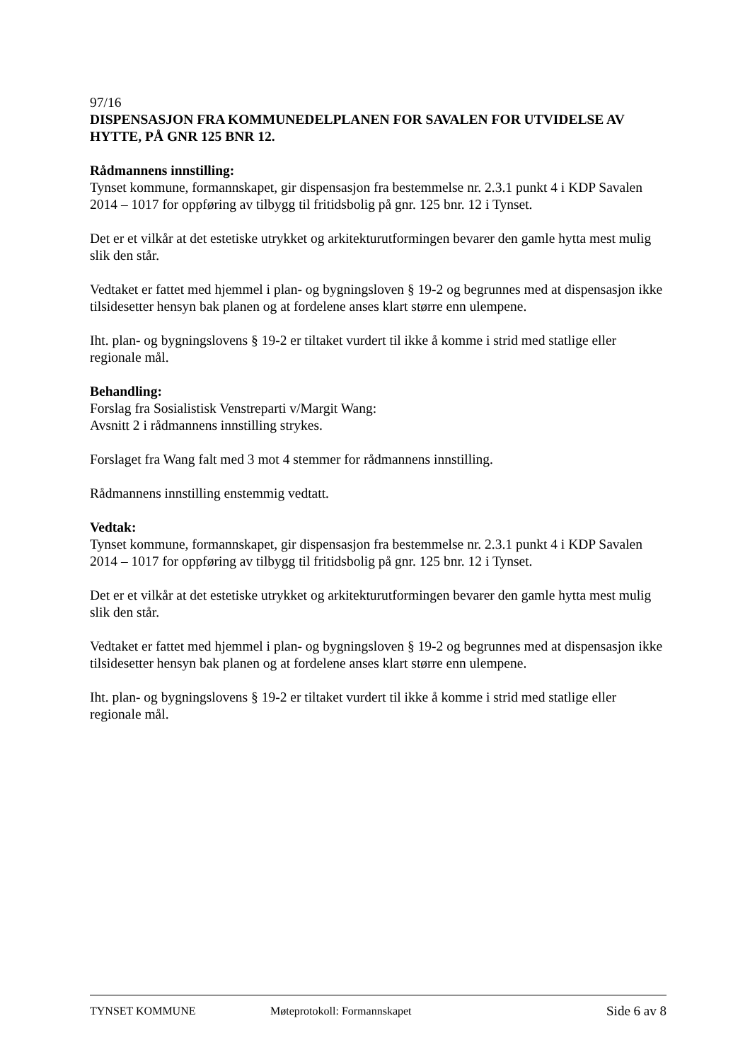97/16
DISPENSASJON FRA KOMMUNEDELPLANEN FOR SAVALEN FOR UTVIDELSE AV HYTTE, PÅ GNR 125 BNR 12.
Rådmannens innstilling:
Tynset kommune, formannskapet, gir dispensasjon fra bestemmelse nr. 2.3.1 punkt 4 i KDP Savalen 2014 – 1017 for oppføring av tilbygg til fritidsbolig på gnr. 125 bnr. 12 i Tynset.
Det er et vilkår at det estetiske utrykket og arkitekturutformingen bevarer den gamle hytta mest mulig slik den står.
Vedtaket er fattet med hjemmel i plan- og bygningsloven § 19-2 og begrunnes med at dispensasjon ikke tilsidesetter hensyn bak planen og at fordelene anses klart større enn ulempene.
Iht. plan- og bygningslovens § 19-2 er tiltaket vurdert til ikke å komme i strid med statlige eller regionale mål.
Behandling:
Forslag fra Sosialistisk Venstreparti v/Margit Wang:
Avsnitt 2 i rådmannens innstilling strykes.
Forslaget fra Wang falt med 3 mot 4 stemmer for rådmannens innstilling.
Rådmannens innstilling enstemmig vedtatt.
Vedtak:
Tynset kommune, formannskapet, gir dispensasjon fra bestemmelse nr. 2.3.1 punkt 4 i KDP Savalen 2014 – 1017 for oppføring av tilbygg til fritidsbolig på gnr. 125 bnr. 12 i Tynset.
Det er et vilkår at det estetiske utrykket og arkitekturutformingen bevarer den gamle hytta mest mulig slik den står.
Vedtaket er fattet med hjemmel i plan- og bygningsloven § 19-2 og begrunnes med at dispensasjon ikke tilsidesetter hensyn bak planen og at fordelene anses klart større enn ulempene.
Iht. plan- og bygningslovens § 19-2 er tiltaket vurdert til ikke å komme i strid med statlige eller regionale mål.
TYNSET KOMMUNE Møteprotokoll: Formannskapet Side 6 av 8